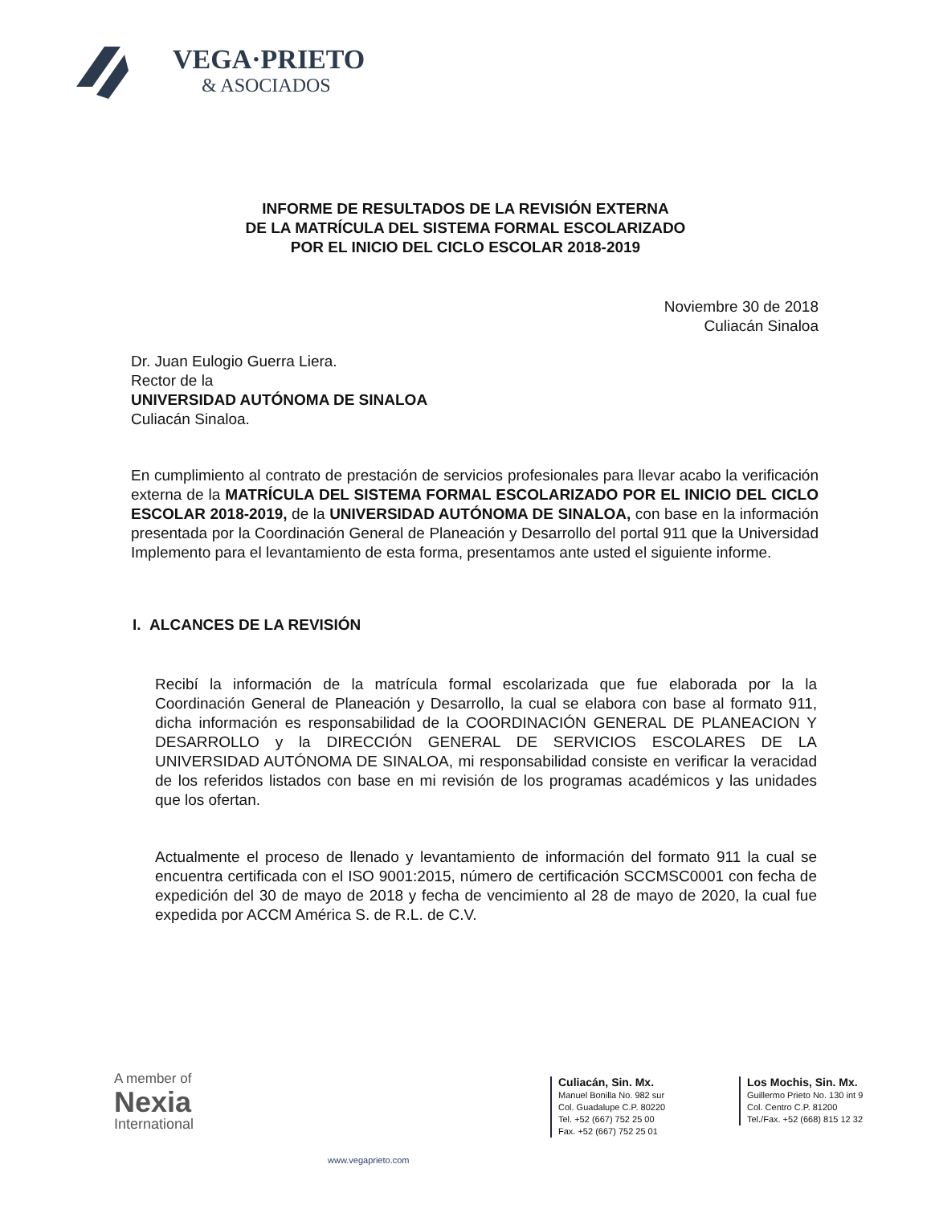VEGA·PRIETO
& ASOCIADOS
INFORME DE RESULTADOS DE LA REVISIÓN EXTERNA
DE LA MATRÍCULA DEL SISTEMA FORMAL ESCOLARIZADO
POR EL INICIO DEL CICLO ESCOLAR 2018-2019
Noviembre 30 de 2018
Culiacán Sinaloa
Dr. Juan Eulogio Guerra Liera.
Rector de la
UNIVERSIDAD AUTÓNOMA DE SINALOA
Culiacán Sinaloa.
En cumplimiento al contrato de prestación de servicios profesionales para llevar acabo la verificación externa de la MATRÍCULA DEL SISTEMA FORMAL ESCOLARIZADO POR EL INICIO DEL CICLO ESCOLAR 2018-2019, de la UNIVERSIDAD AUTÓNOMA DE SINALOA, con base en la información presentada por la Coordinación General de Planeación y Desarrollo del portal 911 que la Universidad Implemento para el levantamiento de esta forma, presentamos ante usted el siguiente informe.
I. ALCANCES DE LA REVISIÓN
Recibí la información de la matrícula formal escolarizada que fue elaborada por la la Coordinación General de Planeación y Desarrollo, la cual se elabora con base al formato 911, dicha información es responsabilidad de la COORDINACIÓN GENERAL DE PLANEACION Y DESARROLLO y la DIRECCIÓN GENERAL DE SERVICIOS ESCOLARES DE LA UNIVERSIDAD AUTÓNOMA DE SINALOA, mi responsabilidad consiste en verificar la veracidad de los referidos listados con base en mi revisión de los programas académicos y las unidades que los ofertan.
Actualmente el proceso de llenado y levantamiento de información del formato 911 la cual se encuentra certificada con el ISO 9001:2015, número de certificación SCCMSC0001 con fecha de expedición del 30 de mayo de 2018 y fecha de vencimiento al 28 de mayo de 2020, la cual fue expedida por ACCM América S. de R.L. de C.V.
A member of
Nexia
International
www.vegaprieto.com
Culiacán, Sin. Mx.
Manuel Bonilla No. 982 sur
Col. Guadalupe C.P. 80220
Tel. +52 (667) 752 25 00
Fax. +52 (667) 752 25 01
Los Mochis, Sin. Mx.
Guillermo Prieto No. 130 int 9
Col. Centro C.P. 81200
Tel./Fax. +52 (668) 815 12 32